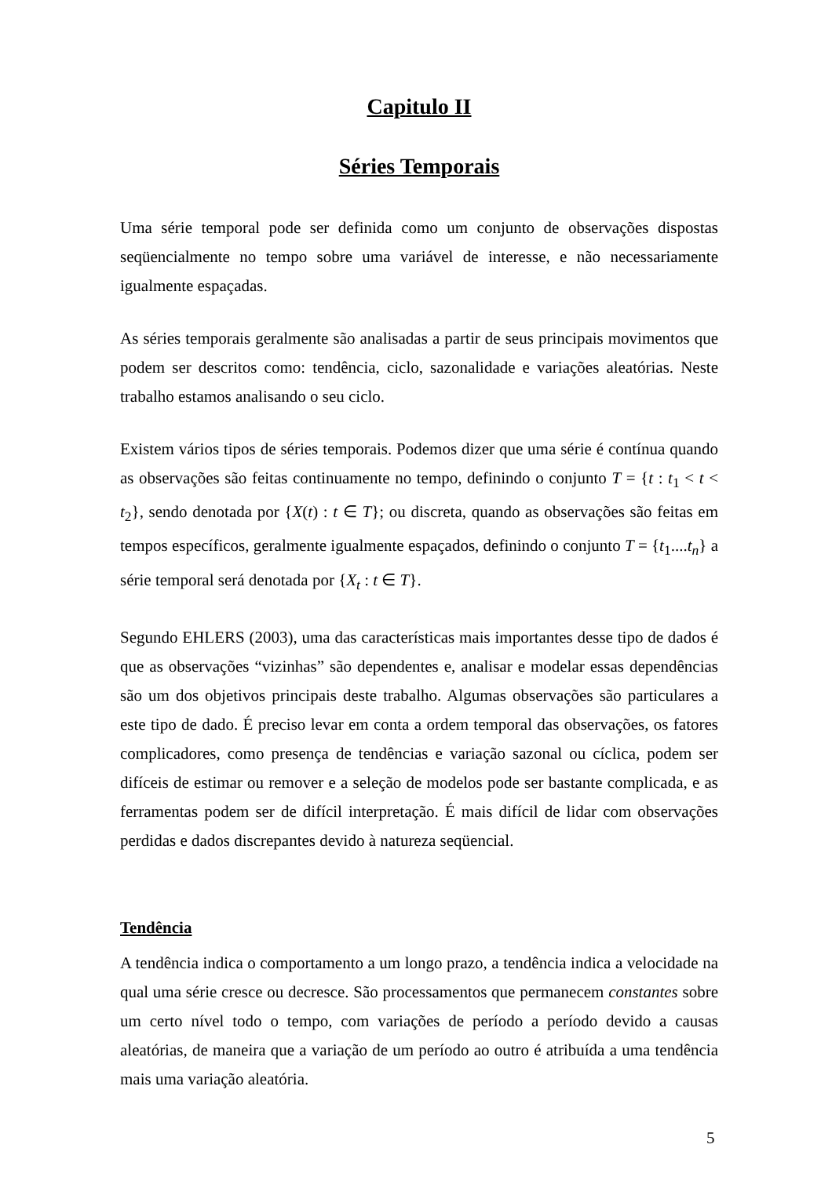Capitulo II
Séries Temporais
Uma série temporal pode ser definida como um conjunto de observações dispostas seqüencialmente no tempo sobre uma variável de interesse, e não necessariamente igualmente espaçadas.
As séries temporais geralmente são analisadas a partir de seus principais movimentos que podem ser descritos como: tendência, ciclo, sazonalidade e variações aleatórias. Neste trabalho estamos analisando o seu ciclo.
Existem vários tipos de séries temporais. Podemos dizer que uma série é contínua quando as observações são feitas continuamente no tempo, definindo o conjunto T = {t : t<sub>1</sub> < t < t<sub>2</sub>}, sendo denotada por {X(t) : t ∈ T}; ou discreta, quando as observações são feitas em tempos específicos, geralmente igualmente espaçados, definindo o conjunto T = {t<sub>1</sub>....t<sub>n</sub>} a série temporal será denotada por {X<sub>t</sub> : t ∈ T}.
Segundo EHLERS (2003), uma das características mais importantes desse tipo de dados é que as observações “vizinhas” são dependentes e, analisar e modelar essas dependências são um dos objetivos principais deste trabalho. Algumas observações são particulares a este tipo de dado. É preciso levar em conta a ordem temporal das observações, os fatores complicadores, como presença de tendências e variação sazonal ou cíclica, podem ser difíceis de estimar ou remover e a seleção de modelos pode ser bastante complicada, e as ferramentas podem ser de difícil interpretação. É mais difícil de lidar com observações perdidas e dados discrepantes devido à natureza seqüencial.
Tendência
A tendência indica o comportamento a um longo prazo, a tendência indica a velocidade na qual uma série cresce ou decresce. São processamentos que permanecem constantes sobre um certo nível todo o tempo, com variações de período a período devido a causas aleatórias, de maneira que a variação de um período ao outro é atribuída a uma tendência mais uma variação aleatória.
5